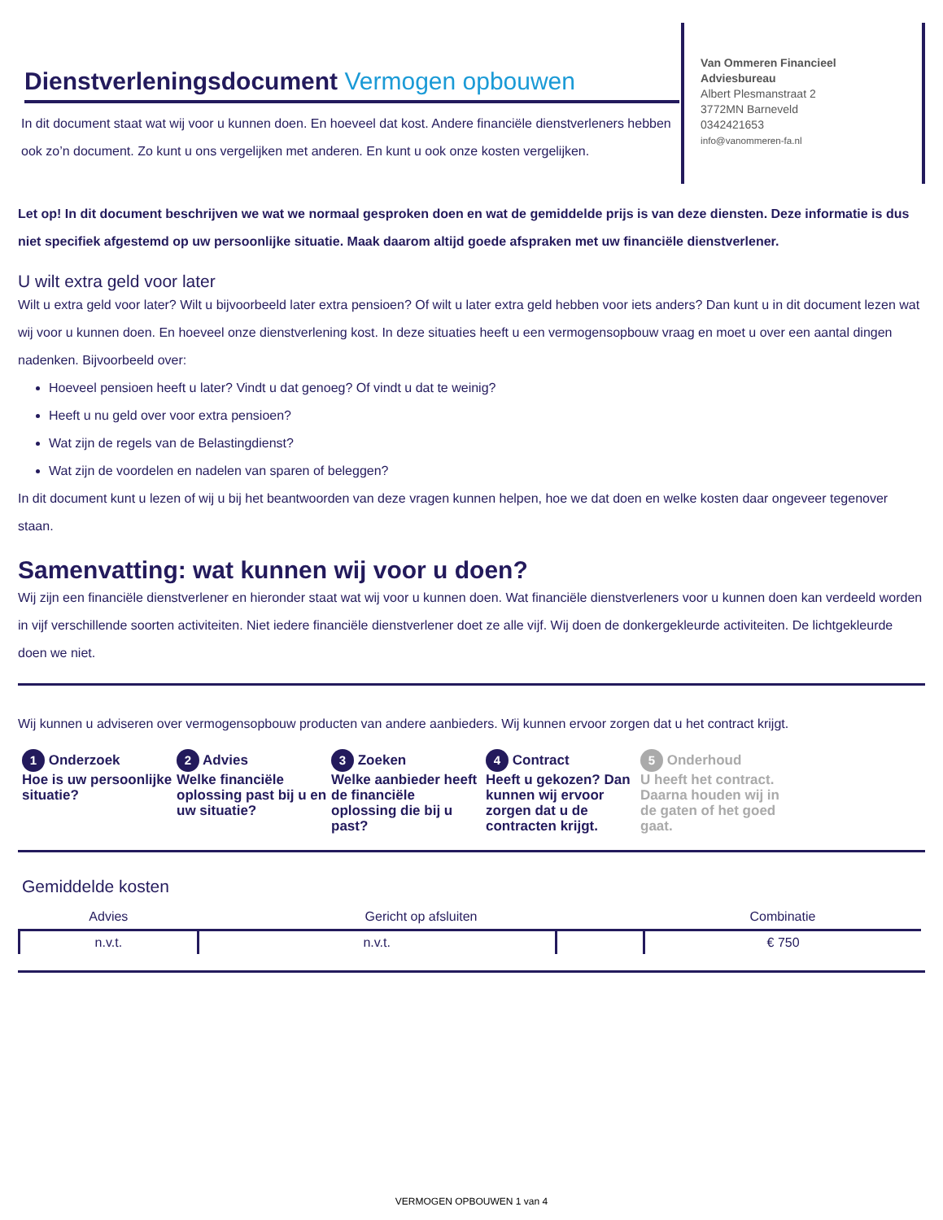Dienstverleningsdocument Vermogen opbouwen
In dit document staat wat wij voor u kunnen doen. En hoeveel dat kost. Andere financiële dienstverleners hebben ook zo’n document. Zo kunt u ons vergelijken met anderen. En kunt u ook onze kosten vergelijken.
Van Ommeren Financieel Adviesbureau
Albert Plesmanstraat 2
3772MN Barneveld
0342421653
info@vanommeren-fa.nl
Let op! In dit document beschrijven we wat we normaal gesproken doen en wat de gemiddelde prijs is van deze diensten. Deze informatie is dus niet specifiek afgestemd op uw persoonlijke situatie. Maak daarom altijd goede afspraken met uw financiële dienstverlener.
U wilt extra geld voor later
Wilt u extra geld voor later? Wilt u bijvoorbeeld later extra pensioen? Of wilt u later extra geld hebben voor iets anders? Dan kunt u in dit document lezen wat wij voor u kunnen doen. En hoeveel onze dienstverlening kost. In deze situaties heeft u een vermogensopbouw vraag en moet u over een aantal dingen nadenken. Bijvoorbeeld over:
Hoeveel pensioen heeft u later? Vindt u dat genoeg? Of vindt u dat te weinig?
Heeft u nu geld over voor extra pensioen?
Wat zijn de regels van de Belastingdienst?
Wat zijn de voordelen en nadelen van sparen of beleggen?
In dit document kunt u lezen of wij u bij het beantwoorden van deze vragen kunnen helpen, hoe we dat doen en welke kosten daar ongeveer tegenover staan.
Samenvatting: wat kunnen wij voor u doen?
Wij zijn een financiële dienstverlener en hieronder staat wat wij voor u kunnen doen. Wat financiële dienstverleners voor u kunnen doen kan verdeeld worden in vijf verschillende soorten activiteiten. Niet iedere financiële dienstverlener doet ze alle vijf. Wij doen de donkergekleurde activiteiten. De lichtgekleurde doen we niet.
Wij kunnen u adviseren over vermogensopbouw producten van andere aanbieders. Wij kunnen ervoor zorgen dat u het contract krijgt.
1 Onderzoek
Hoe is uw persoonlijke situatie?
2 Advies
Welke financiële oplossing past bij u en uw situatie?
3 Zoeken
Welke aanbieder heeft de financiële oplossing die bij u past?
4 Contract
Heeft u gekozen? Dan kunnen wij ervoor zorgen dat u de contracten krijgt.
5 Onderhoud
U heeft het contract. Daarna houden wij in de gaten of het goed gaat.
Gemiddelde kosten
| Advies | Gericht op afsluiten | | Combinatie |
| --- | --- | --- | --- |
| n.v.t. | n.v.t. | | € 750 |
VERMOGEN OPBOUWEN 1 van 4